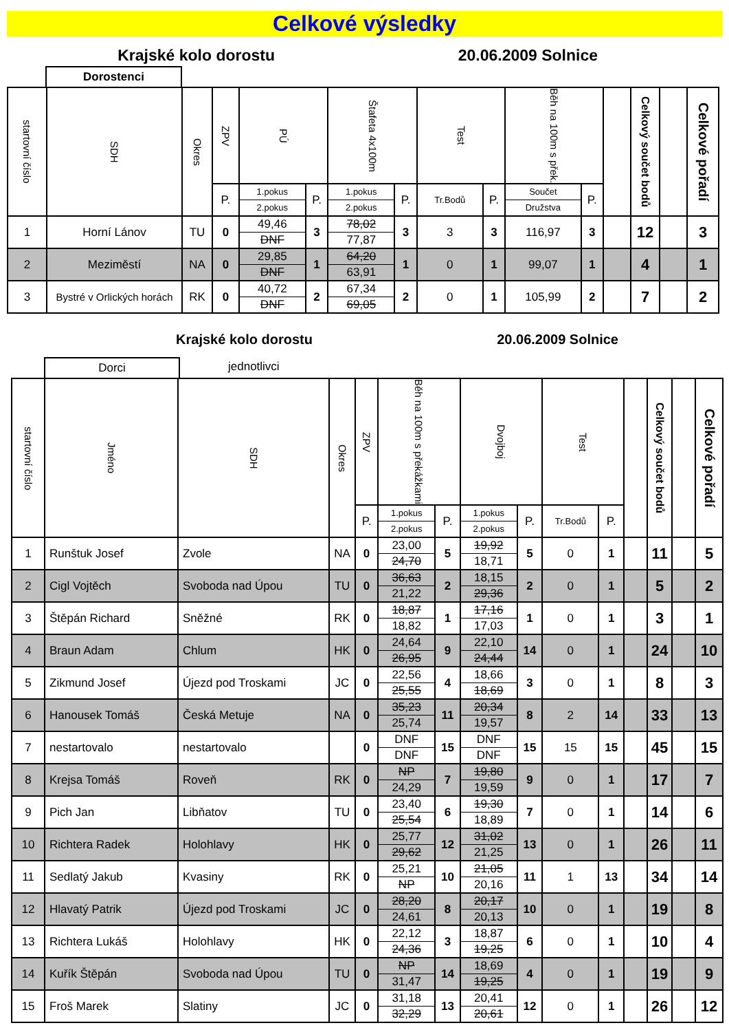Celkové výsledky
Krajské kolo dorostu 20.06.2009 Solnice
Dorostenci
| startovní číslo | SDH | Okres | ZPV | PÚ | | Štafeta 4x100m | | Test | | Běh na 100m s přek. | | | Celkový součet bodů | | Celkové pořadí |
| --- | --- | --- | --- | --- | --- | --- | --- | --- | --- | --- | --- | --- | --- | --- | --- |
| | | | P. | 1.pokus 2.pokus | P. | 1.pokus 2.pokus | P. | Tr.Bodů | P. | Součet Družstva | P. | | | | |
| 1 | Horní Lánov | TU | 0 | 49,46 DNF | 3 | 78,02 77,87 | 3 | 3 | 3 | 116,97 | 3 | | 12 | | 3 |
| 2 | Meziměstí | NA | 0 | 29,85 DNF | 1 | 64,20 63,91 | 1 | 0 | 1 | 99,07 | 1 | | 4 | | 1 |
| 3 | Bystré v Orlických horách | RK | 0 | 40,72 DNF | 2 | 67,34 69,05 | 2 | 0 | 1 | 105,99 | 2 | | 7 | | 2 |
Krajské kolo dorostu 20.06.2009 Solnice
Dorci
jednotlivci
| startovní číslo | Jméno | SDH | Okres | ZPV | Běh na 100m s překážkami | | Dvojboj | | Test | | | Celkový součet bodů | | Celkové pořadí |
| --- | --- | --- | --- | --- | --- | --- | --- | --- | --- | --- | --- | --- | --- | --- |
| | | | | P. | 1.pokus 2.pokus | P. | 1.pokus 2.pokus | P. | Tr.Bodů | P. | | | | |
| 1 | Runštuk Josef | Zvole | NA | 0 | 23,00 24,70 | 5 | 19,92 18,71 | 5 | 0 | 1 | | 11 | | 5 |
| 2 | Cigl Vojtěch | Svoboda nad Úpou | TU | 0 | 36,63 21,22 | 2 | 18,15 29,36 | 2 | 0 | 1 | | 5 | | 2 |
| 3 | Štěpán Richard | Sněžné | RK | 0 | 18,87 18,82 | 1 | 17,16 17,03 | 1 | 0 | 1 | | 3 | | 1 |
| 4 | Braun Adam | Chlum | HK | 0 | 24,64 26,95 | 9 | 22,10 24,44 | 14 | 0 | 1 | | 24 | | 10 |
| 5 | Zikmund Josef | Újezd pod Troskami | JC | 0 | 22,56 25,55 | 4 | 18,66 18,69 | 3 | 0 | 1 | | 8 | | 3 |
| 6 | Hanousek Tomáš | Česká Metuje | NA | 0 | 35,23 25,74 | 11 | 20,34 19,57 | 8 | 2 | 14 | | 33 | | 13 |
| 7 | nestartovalo | nestartovalo | | 0 | DNF DNF | 15 | DNF DNF | 15 | 15 | 15 | | 45 | | 15 |
| 8 | Krejsa Tomáš | Roveň | RK | 0 | NP 24,29 | 7 | 19,80 19,59 | 9 | 0 | 1 | | 17 | | 7 |
| 9 | Pich Jan | Libňatov | TU | 0 | 23,40 25,54 | 6 | 19,30 18,89 | 7 | 0 | 1 | | 14 | | 6 |
| 10 | Richtera Radek | Holohlavy | HK | 0 | 25,77 29,62 | 12 | 31,02 21,25 | 13 | 0 | 1 | | 26 | | 11 |
| 11 | Sedlatý Jakub | Kvasiny | RK | 0 | 25,21 NP | 10 | 21,05 20,16 | 11 | 1 | 13 | | 34 | | 14 |
| 12 | Hlavatý Patrik | Újezd pod Troskami | JC | 0 | 28,20 24,61 | 8 | 20,17 20,13 | 10 | 0 | 1 | | 19 | | 8 |
| 13 | Richtera Lukáš | Holohlavy | HK | 0 | 22,12 24,36 | 3 | 18,87 19,25 | 6 | 0 | 1 | | 10 | | 4 |
| 14 | Kuřík Štěpán | Svoboda nad Úpou | TU | 0 | NP 31,47 | 14 | 18,69 19,25 | 4 | 0 | 1 | | 19 | | 9 |
| 15 | Froš Marek | Slatiny | JC | 0 | 31,18 32,29 | 13 | 20,41 20,61 | 12 | 0 | 1 | | 26 | | 12 |